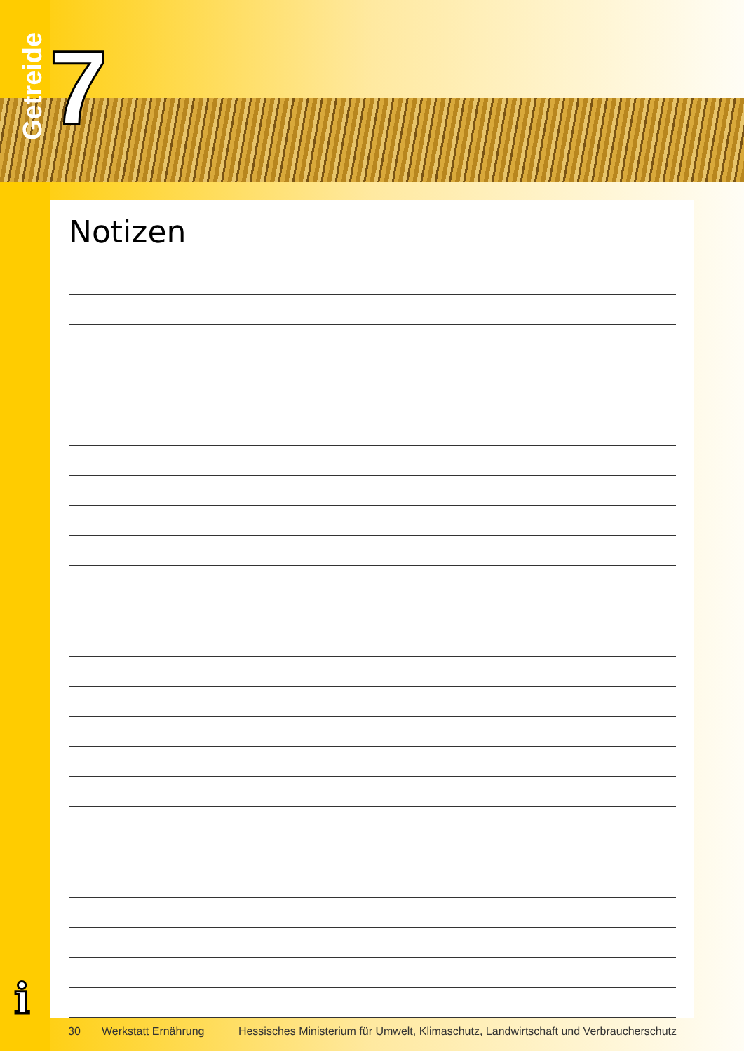Getreide
7
Notizen
i
30 Werkstatt Ernährung Hessisches Ministerium für Umwelt, Klimaschutz, Landwirtschaft und Verbraucherschutz